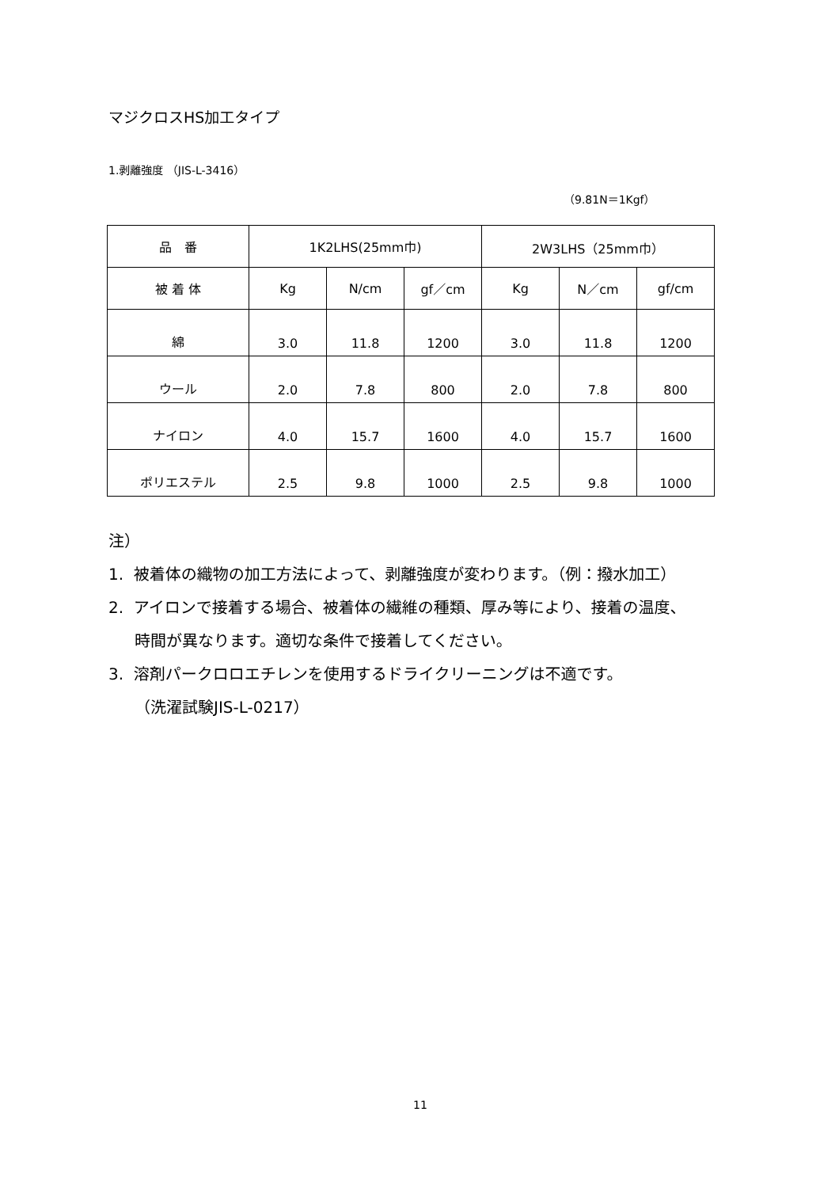マジクロスHS加工タイプ
1.剥離強度 （JIS-L-3416）
（9.81N＝1Kgf）
| 品 番 | 1K2LHS(25mm巾) | | | 2W3LHS（25mm巾） | | |
| --- | --- | --- | --- | --- | --- | --- |
| 被 着 体 | Kg | N/cm | gf／cm | Kg | N／cm | gf/cm |
| 綿 | 3.0 | 11.8 | 1200 | 3.0 | 11.8 | 1200 |
| ウール | 2.0 | 7.8 | 800 | 2.0 | 7.8 | 800 |
| ナイロン | 4.0 | 15.7 | 1600 | 4.0 | 15.7 | 1600 |
| ポリエステル | 2.5 | 9.8 | 1000 | 2.5 | 9.8 | 1000 |
注）
1. 被着体の織物の加工方法によって、剥離強度が変わります。（例：撥水加工）
2. アイロンで接着する場合、被着体の繊維の種類、厚み等により、接着の温度、
時間が異なります。適切な条件で接着してください。
3. 溶剤パークロロエチレンを使用するドライクリーニングは不適です。
（洗濯試験JIS-L-0217）
11